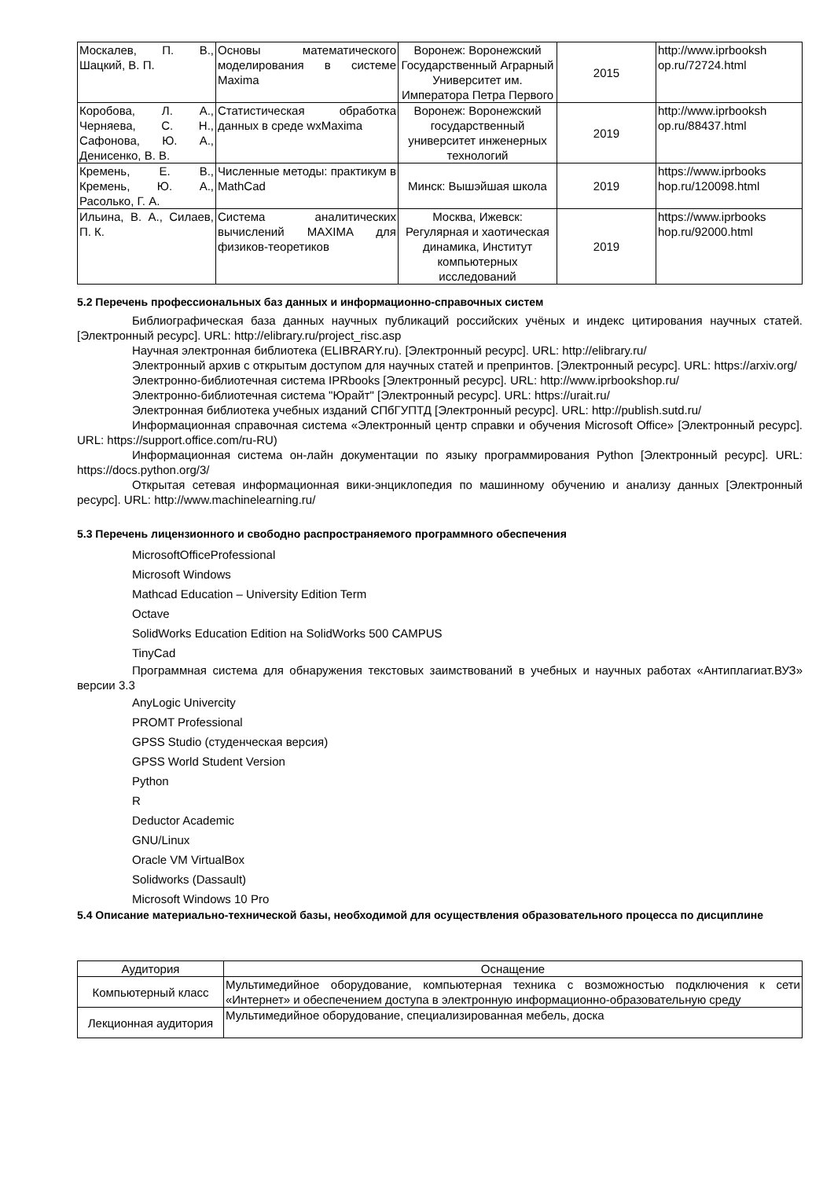| Москалев, П. В., Шацкий, В. П. | Основы математического моделирования в системе Maxima | Воронеж: Воронежский Государственный Аграрный Университет им. Императора Петра Первого | 2015 | http://www.iprbooksh op.ru/72724.html |
| Коробова, Л. А., Черняева, С. Н., Сафонова, Ю. А., Денисенко, В. В. | Статистическая обработка данных в среде wxMaxima | Воронеж: Воронежский государственный университет инженерных технологий | 2019 | http://www.iprbooksh op.ru/88437.html |
| Кремень, Е. В., Кремень, Ю. А., Расолько, Г. А. | Численные методы: практикум в MathCad | Минск: Вышэйшая школа | 2019 | https://www.iprbooks hop.ru/120098.html |
| Ильина, В. А., Силаев, П. К. | Система аналитических вычислений MAXIMA для физиков-теоретиков | Москва, Ижевск: Регулярная и хаотическая динамика, Институт компьютерных исследований | 2019 | https://www.iprbooks hop.ru/92000.html |
5.2 Перечень профессиональных баз данных и информационно-справочных систем
Библиографическая база данных научных публикаций российских учёных и индекс цитирования научных статей. [Электронный ресурс]. URL: http://elibrary.ru/project_risc.asp
Научная электронная библиотека (ELIBRARY.ru). [Электронный ресурс]. URL: http://elibrary.ru/
Электронный архив с открытым доступом для научных статей и препринтов. [Электронный ресурс]. URL: https://arxiv.org/
Электронно-библиотечная система IPRbooks [Электронный ресурс]. URL: http://www.iprbookshop.ru/
Электронно-библиотечная система "Юрайт" [Электронный ресурс]. URL: https://urait.ru/
Электронная библиотека учебных изданий СПбГУПТД [Электронный ресурс]. URL: http://publish.sutd.ru/
Информационная справочная система «Электронный центр справки и обучения Microsoft Office» [Электронный ресурс]. URL: https://support.office.com/ru-RU)
Информационная система он-лайн документации по языку программирования Python [Электронный ресурс]. URL: https://docs.python.org/3/
Открытая сетевая информационная вики-энциклопедия по машинному обучению и анализу данных [Электронный ресурс]. URL: http://www.machinelearning.ru/
5.3 Перечень лицензионного и свободно распространяемого программного обеспечения
MicrosoftOfficeProfessional
Microsoft Windows
Mathcad Education – University Edition Term
Octave
SolidWorks Education Edition на SolidWorks 500 CAMPUS
TinyCad
Программная система для обнаружения текстовых заимствований в учебных и научных работах «Антиплагиат.ВУЗ» версии 3.3
AnyLogic Univercity
PROMT Professional
GPSS Studio (студенческая версия)
GPSS World Student Version
Python
R
Deductor Academic
GNU/Linux
Oracle VM VirtualBox
Solidworks (Dassault)
Microsoft Windows 10 Pro
5.4 Описание материально-технической базы, необходимой для осуществления образовательного процесса по дисциплине
| Аудитория | Оснащение |
| --- | --- |
| Компьютерный класс | Мультимедийное оборудование, компьютерная техника с возможностью подключения к сети «Интернет» и обеспечением доступа в электронную информационно-образовательную среду |
| Лекционная аудитория | Мультимедийное оборудование, специализированная мебель, доска |